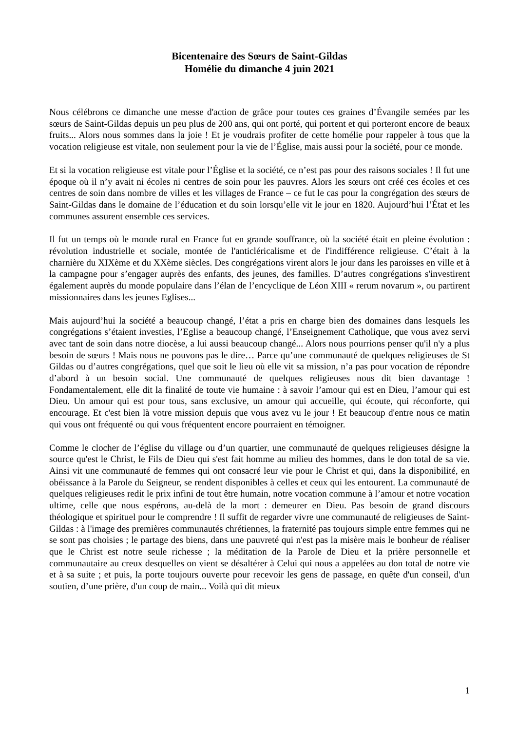Bicentenaire des Sœurs de Saint-Gildas
Homélie du dimanche 4 juin 2021
Nous célébrons ce dimanche une messe d'action de grâce pour toutes ces graines d’Évangile semées par les sœurs de Saint-Gildas depuis un peu plus de 200 ans, qui ont porté, qui portent et qui porteront encore de beaux fruits... Alors nous sommes dans la joie ! Et je voudrais profiter de cette homélie pour rappeler à tous que la vocation religieuse est vitale, non seulement pour la vie de l’Église, mais aussi pour la société, pour ce monde.
Et si la vocation religieuse est vitale pour l’Église et la société, ce n’est pas pour des raisons sociales ! Il fut une époque où il n’y avait ni écoles ni centres de soin pour les pauvres. Alors les sœurs ont créé ces écoles et ces centres de soin dans nombre de villes et les villages de France – ce fut le cas pour la congrégation des sœurs de Saint-Gildas dans le domaine de l’éducation et du soin lorsqu’elle vit le jour en 1820. Aujourd’hui l’État et les communes assurent ensemble ces services.
Il fut un temps où le monde rural en France fut en grande souffrance, où la société était en pleine évolution : révolution industrielle et sociale, montée de l'anticléricalisme et de l'indifférence religieuse. C’était à la charnière du XIXème et du XXème siècles. Des congrégations virent alors le jour dans les paroisses en ville et à la campagne pour s’engager auprès des enfants, des jeunes, des familles. D’autres congrégations s'investirent également auprès du monde populaire dans l’élan de l’encyclique de Léon XIII « rerum novarum », ou partirent missionnaires dans les jeunes Eglises...
Mais aujourd’hui la société a beaucoup changé, l’état a pris en charge bien des domaines dans lesquels les congrégations s’étaient investies, l’Eglise a beaucoup changé, l’Enseignement Catholique, que vous avez servi avec tant de soin dans notre diocèse, a lui aussi beaucoup changé... Alors nous pourrions penser qu'il n'y a plus besoin de sœurs ! Mais nous ne pouvons pas le dire… Parce qu’une communauté de quelques religieuses de St Gildas ou d’autres congrégations, quel que soit le lieu où elle vit sa mission, n’a pas pour vocation de répondre d’abord à un besoin social. Une communauté de quelques religieuses nous dit bien davantage ! Fondamentalement, elle dit la finalité de toute vie humaine : à savoir l’amour qui est en Dieu, l’amour qui est Dieu. Un amour qui est pour tous, sans exclusive, un amour qui accueille, qui écoute, qui réconforte, qui encourage. Et c'est bien là votre mission depuis que vous avez vu le jour ! Et beaucoup d'entre nous ce matin qui vous ont fréquenté ou qui vous fréquentent encore pourraient en témoigner.
Comme le clocher de l’église du village ou d’un quartier, une communauté de quelques religieuses désigne la source qu'est le Christ, le Fils de Dieu qui s'est fait homme au milieu des hommes, dans le don total de sa vie. Ainsi vit une communauté de femmes qui ont consacré leur vie pour le Christ et qui, dans la disponibilité, en obéissance à la Parole du Seigneur, se rendent disponibles à celles et ceux qui les entourent. La communauté de quelques religieuses redit le prix infini de tout être humain, notre vocation commune à l’amour et notre vocation ultime, celle que nous espérons, au-delà de la mort : demeurer en Dieu. Pas besoin de grand discours théologique et spirituel pour le comprendre ! Il suffit de regarder vivre une communauté de religieuses de Saint-Gildas : à l'image des premières communautés chrétiennes, la fraternité pas toujours simple entre femmes qui ne se sont pas choisies ; le partage des biens, dans une pauvreté qui n'est pas la misère mais le bonheur de réaliser que le Christ est notre seule richesse ; la méditation de la Parole de Dieu et la prière personnelle et communautaire au creux desquelles on vient se désaltérer à Celui qui nous a appelées au don total de notre vie et à sa suite ; et puis, la porte toujours ouverte pour recevoir les gens de passage, en quête d'un conseil, d'un soutien, d’une prière, d'un coup de main... Voilà qui dit mieux
1